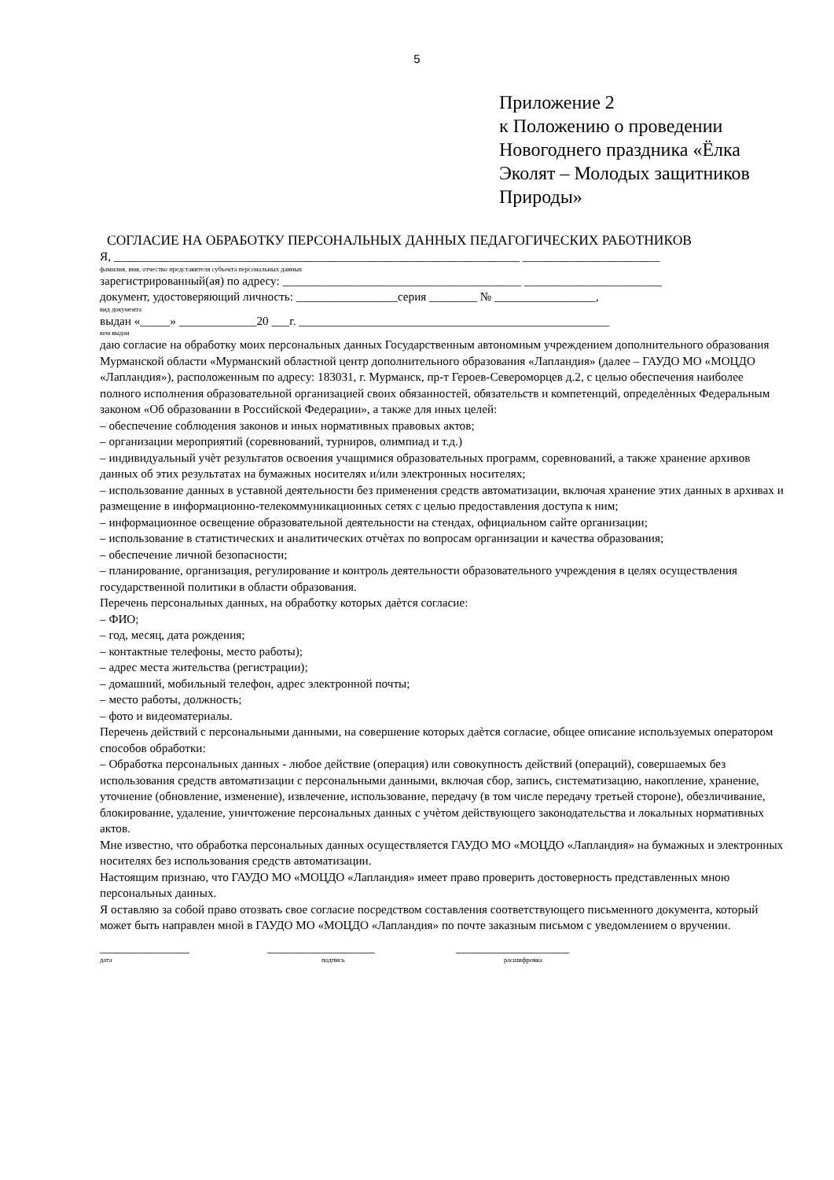5
Приложение 2
к Положению о проведении
Новогоднего праздника «Ёлка
Эколят – Молодых защитников
Природы»
СОГЛАСИЕ НА ОБРАБОТКУ ПЕРСОНАЛЬНЫХ ДАННЫХ ПЕДАГОГИЧЕСКИХ РАБОТНИКОВ
Я, ____________________________________________________________________ _______________________
фамилия, имя, отчество представителя субъекта персональных данных
зарегистрированный(ая) по адресу: ________________________________________ _______________________
документ, удостоверяющий личность: _________________серия ________ № _________________,
вид документа
выдан «_____» _____________20 ___г. ____________________________________________________
кем выдан
даю согласие на обработку моих персональных данных Государственным автономным учреждением дополнительного образования Мурманской области «Мурманский областной центр дополнительного образования «Лапландия» (далее – ГАУДО МО «МОЦДО «Лапландия»), расположенным по адресу: 183031, г. Мурманск, пр-т Героев-Североморцев д.2, с целью обеспечения наиболее полного исполнения образовательной организацией своих обязанностей, обязательств и компетенций, определѐнных Федеральным законом «Об образовании в Российской Федерации», а также для иных целей:
– обеспечение соблюдения законов и иных нормативных правовых актов;
– организации мероприятий (соревнований, турниров, олимпиад и т.д.)
– индивидуальный учѐт результатов освоения учащимися образовательных программ, соревнований, а также хранение архивов данных об этих результатах на бумажных носителях и/или электронных носителях;
– использование данных в уставной деятельности без применения средств автоматизации, включая хранение этих данных в архивах и размещение в информационно-телекоммуникационных сетях с целью предоставления доступа к ним;
– информационное освещение образовательной деятельности на стендах, официальном сайте организации;
– использование в статистических и аналитических отчѐтах по вопросам организации и качества образования;
– обеспечение личной безопасности;
– планирование, организация, регулирование и контроль деятельности образовательного учреждения в целях осуществления государственной политики в области образования.
Перечень персональных данных, на обработку которых даѐтся согласие:
– ФИО;
– год, месяц, дата рождения;
– контактные телефоны, место работы);
– адрес места жительства (регистрации);
– домашний, мобильный телефон, адрес электронной почты;
– место работы, должность;
– фото и видеоматериалы.
Перечень действий с персональными данными, на совершение которых даѐтся согласие, общее описание используемых оператором способов обработки:
– Обработка персональных данных - любое действие (операция) или совокупность действий (операций), совершаемых без использования средств автоматизации с персональными данными, включая сбор, запись, систематизацию, накопление, хранение, уточнение (обновление, изменение), извлечение, использование, передачу (в том числе передачу третьей стороне), обезличивание, блокирование, удаление, уничтожение персональных данных с учѐтом действующего законодательства и локальных нормативных актов.
Мне известно, что обработка персональных данных осуществляется ГАУДО МО «МОЦДО «Лапландия» на бумажных и электронных носителях без использования средств автоматизации.
Настоящим признаю, что ГАУДО МО «МОЦДО «Лапландия» имеет право проверить достоверность представленных мною персональных данных.
Я оставляю за собой право отозвать свое согласие посредством составления соответствующего письменного документа, который может быть направлен мной в ГАУДО МО «МОЦДО «Лапландия» по почте заказным письмом с уведомлением о вручении.
_______________ __________________ ___________________
дата подпись расшифровка